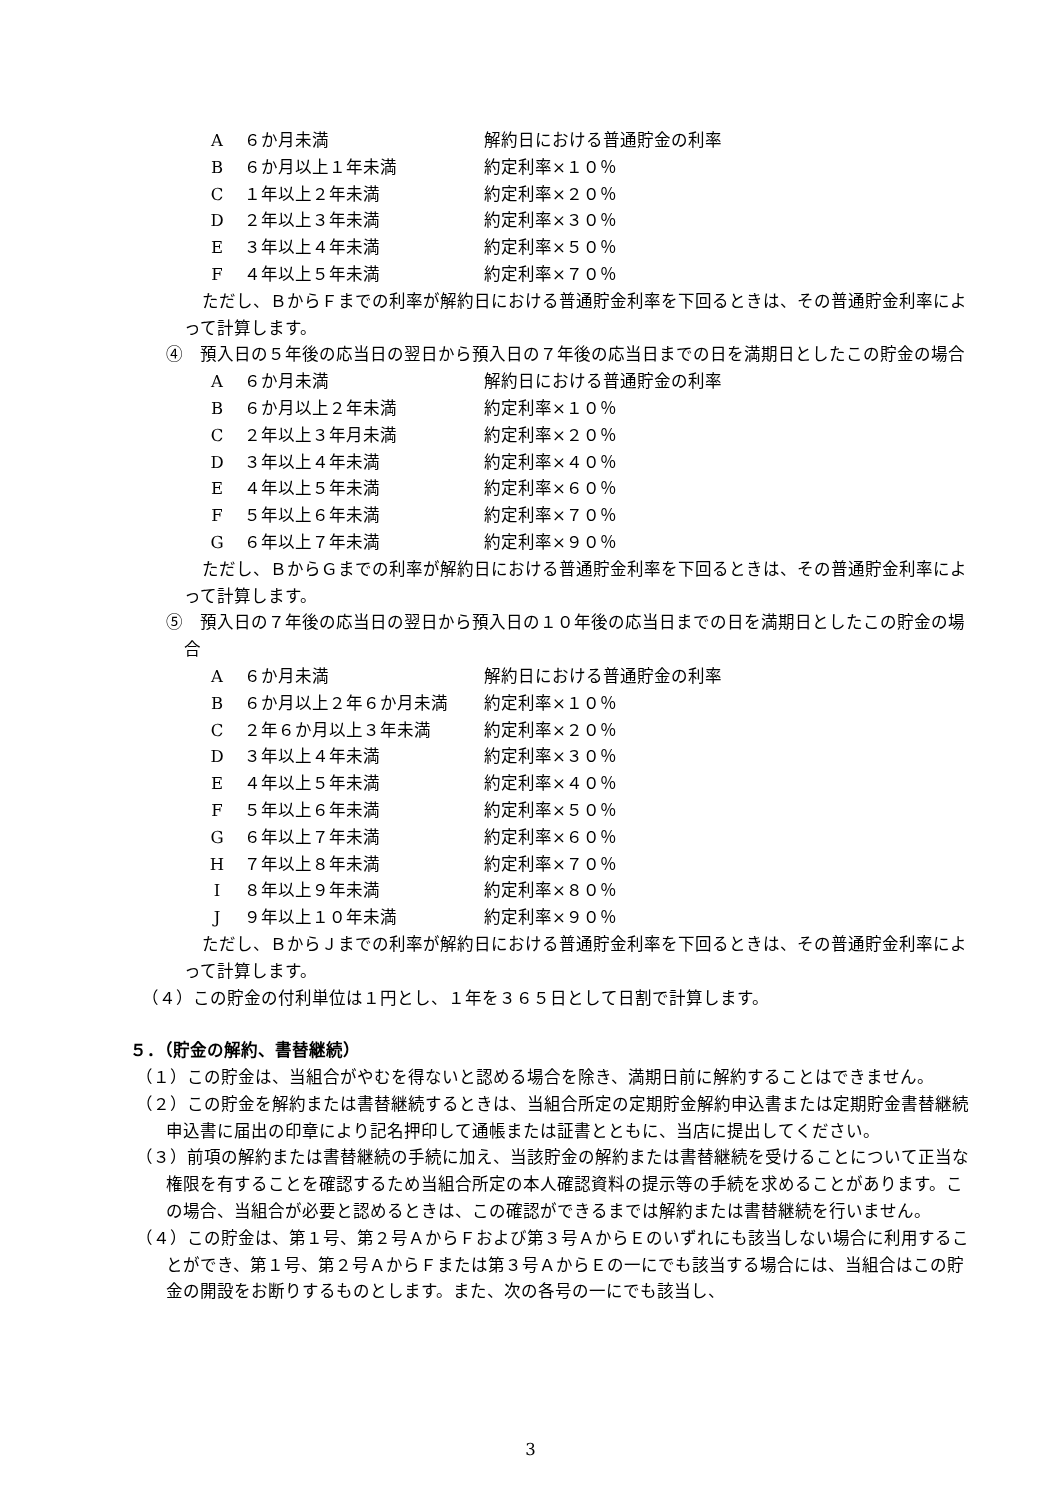| A | ６か月未満 | 解約日における普通貯金の利率 |
| B | ６か月以上１年未満 | 約定利率×１０％ |
| C | １年以上２年未満 | 約定利率×２０％ |
| D | ２年以上３年未満 | 約定利率×３０％ |
| E | ３年以上４年未満 | 約定利率×５０％ |
| F | ４年以上５年未満 | 約定利率×７０％ |
ただし、ＢからＦまでの利率が解約日における普通貯金利率を下回るときは、その普通貯金利率によって計算します。
④　預入日の５年後の応当日の翌日から預入日の７年後の応当日までの日を満期日としたこの貯金の場合
| A | ６か月未満 | 解約日における普通貯金の利率 |
| B | ６か月以上２年未満 | 約定利率×１０％ |
| C | ２年以上３年月未満 | 約定利率×２０％ |
| D | ３年以上４年未満 | 約定利率×４０％ |
| E | ４年以上５年未満 | 約定利率×６０％ |
| F | ５年以上６年未満 | 約定利率×７０％ |
| G | ６年以上７年未満 | 約定利率×９０％ |
ただし、ＢからＧまでの利率が解約日における普通貯金利率を下回るときは、その普通貯金利率によって計算します。
⑤　預入日の７年後の応当日の翌日から預入日の１０年後の応当日までの日を満期日としたこの貯金の場合
| A | ６か月未満 | 解約日における普通貯金の利率 |
| B | ６か月以上２年６か月未満 | 約定利率×１０％ |
| C | ２年６か月以上３年未満 | 約定利率×２０％ |
| D | ３年以上４年未満 | 約定利率×３０％ |
| E | ４年以上５年未満 | 約定利率×４０％ |
| F | ５年以上６年未満 | 約定利率×５０％ |
| G | ６年以上７年未満 | 約定利率×６０％ |
| H | ７年以上８年未満 | 約定利率×７０％ |
| I | ８年以上９年未満 | 約定利率×８０％ |
| J | ９年以上１０年未満 | 約定利率×９０％ |
ただし、ＢからＪまでの利率が解約日における普通貯金利率を下回るときは、その普通貯金利率によって計算します。
（４）この貯金の付利単位は１円とし、１年を３６５日として日割で計算します。
５．（貯金の解約、書替継続）
（１）この貯金は、当組合がやむを得ないと認める場合を除き、満期日前に解約することはできません。
（２）この貯金を解約または書替継続するときは、当組合所定の定期貯金解約申込書または定期貯金書替継続申込書に届出の印章により記名押印して通帳または証書とともに、当店に提出してください。
（３）前項の解約または書替継続の手続に加え、当該貯金の解約または書替継続を受けることについて正当な権限を有することを確認するため当組合所定の本人確認資料の提示等の手続を求めることがあります。この場合、当組合が必要と認めるときは、この確認ができるまでは解約または書替継続を行いません。
（４）この貯金は、第１号、第２号ＡからＦおよび第３号ＡからＥのいずれにも該当しない場合に利用することができ、第１号、第２号ＡからＦまたは第３号ＡからＥの一にでも該当する場合には、当組合はこの貯金の開設をお断りするものとします。また、次の各号の一にでも該当し、
3